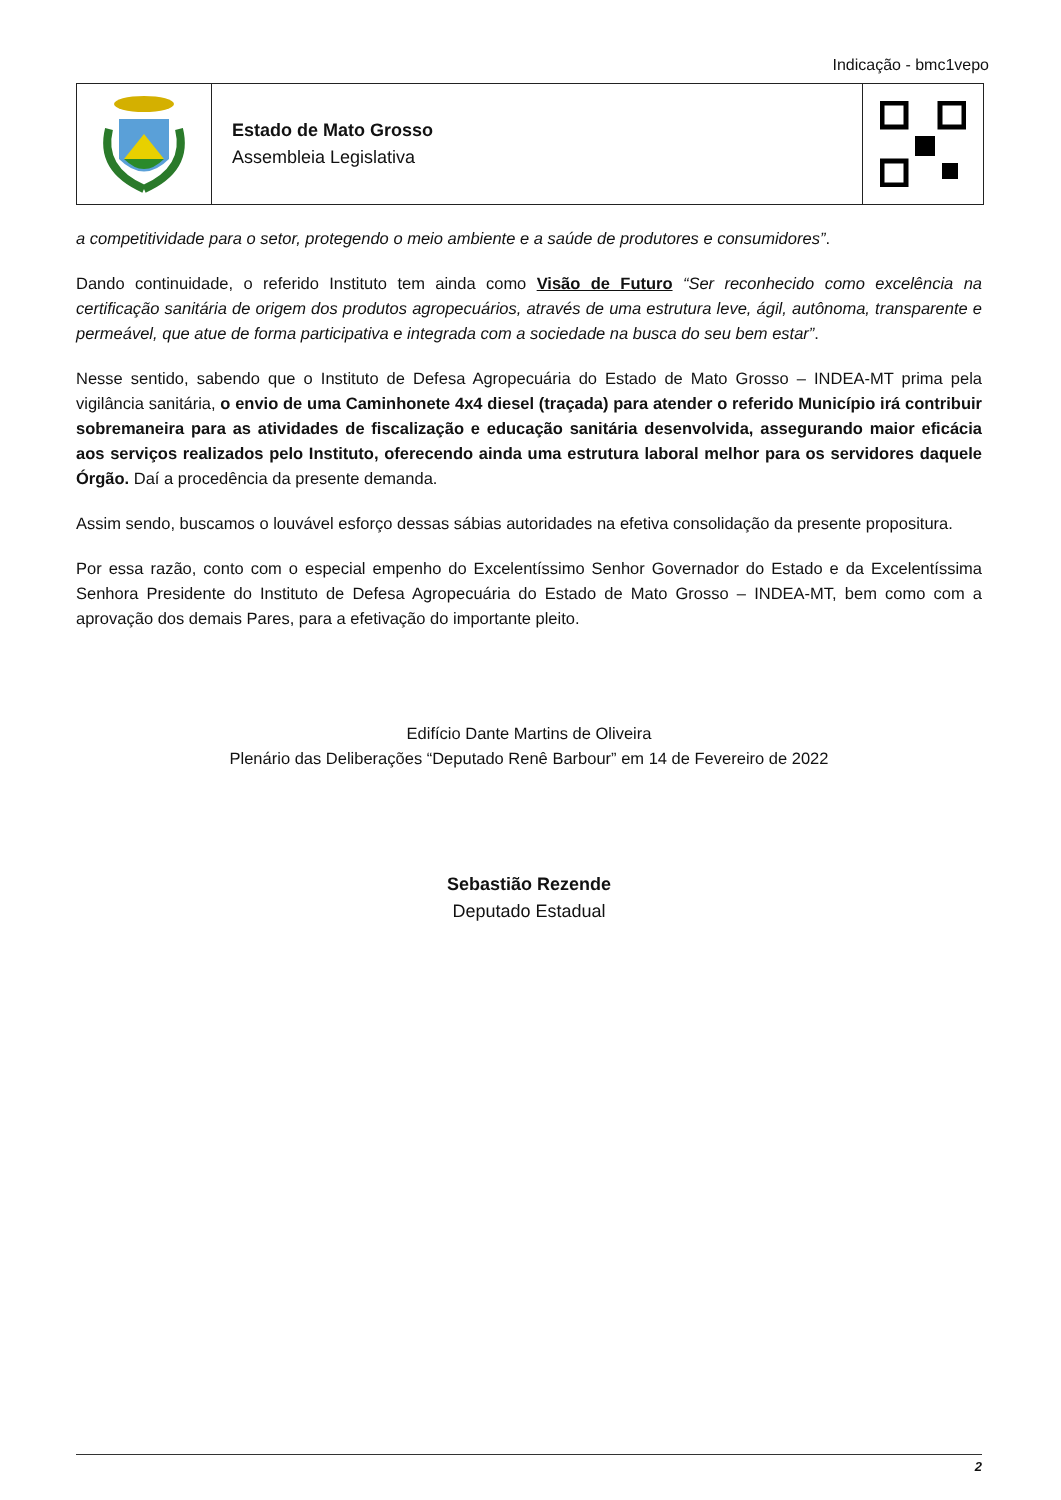Indicação - bmc1vepo
Estado de Mato Grosso
Assembleia Legislativa
a competitividade para o setor, protegendo o meio ambiente e a saúde de produtores e consumidores”.
Dando continuidade, o referido Instituto tem ainda como Visão de Futuro “Ser reconhecido como excelência na certificação sanitária de origem dos produtos agropecuários, através de uma estrutura leve, ágil, autônoma, transparente e permeável, que atue de forma participativa e integrada com a sociedade na busca do seu bem estar”.
Nesse sentido, sabendo que o Instituto de Defesa Agropecuária do Estado de Mato Grosso – INDEA-MT prima pela vigilância sanitária, o envio de uma Caminhonete 4x4 diesel (traçada) para atender o referido Município irá contribuir sobremaneira para as atividades de fiscalização e educação sanitária desenvolvida, assegurando maior eficácia aos serviços realizados pelo Instituto, oferecendo ainda uma estrutura laboral melhor para os servidores daquele Órgão. Daí a procedência da presente demanda.
Assim sendo, buscamos o louvável esforço dessas sábias autoridades na efetiva consolidação da presente propositura.
Por essa razão, conto com o especial empenho do Excelentíssimo Senhor Governador do Estado e da Excelentíssima Senhora Presidente do Instituto de Defesa Agropecuária do Estado de Mato Grosso – INDEA-MT, bem como com a aprovação dos demais Pares, para a efetivação do importante pleito.
Edifício Dante Martins de Oliveira
Plenário das Deliberações “Deputado Renê Barbour” em 14 de Fevereiro de 2022
Sebastião Rezende
Deputado Estadual
2